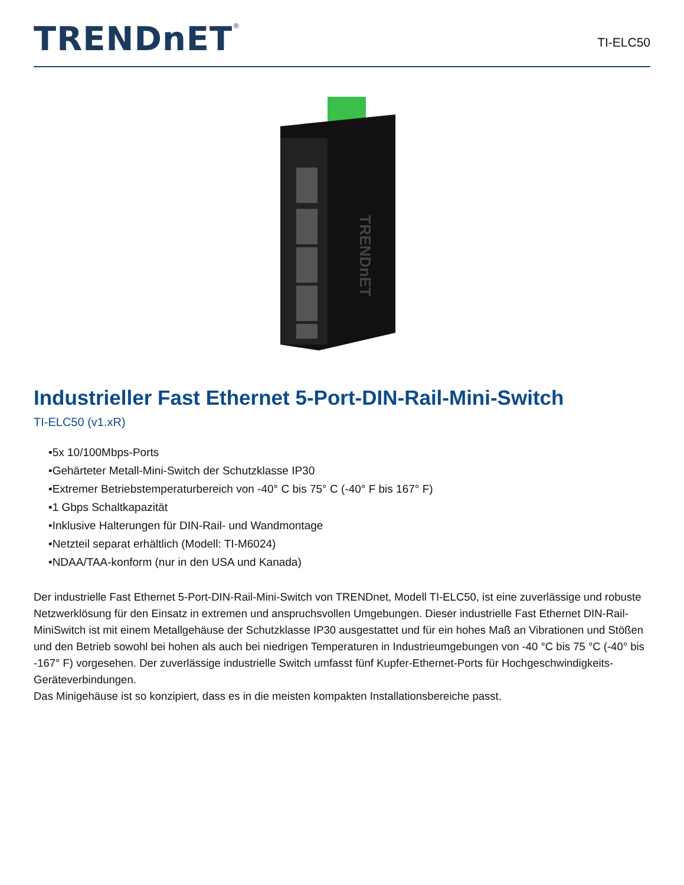TRENDnET<sup>®</sup>
TI-ELC50
TRENDnET
Industrieller Fast Ethernet 5-Port-DIN-Rail-Mini-Switch
TI-ELC50 (v1.xR)
•5x 10/100Mbps-Ports
•Gehärteter Metall-Mini-Switch der Schutzklasse IP30
•Extremer Betriebstemperaturbereich von -40° C bis 75° C (-40° F bis 167° F)
•1 Gbps Schaltkapazität
•Inklusive Halterungen für DIN-Rail- und Wandmontage
•Netzteil separat erhältlich (Modell: TI-M6024)
•NDAA/TAA-konform (nur in den USA und Kanada)
Der industrielle Fast Ethernet 5-Port-DIN-Rail-Mini-Switch von TRENDnet, Modell TI-ELC50, ist eine zuverlässige und robuste Netzwerklösung für den Einsatz in extremen und anspruchsvollen Umgebungen. Dieser industrielle Fast Ethernet DIN-Rail-MiniSwitch ist mit einem Metallgehäuse der Schutzklasse IP30 ausgestattet und für ein hohes Maß an Vibrationen und Stößen und den Betrieb sowohl bei hohen als auch bei niedrigen Temperaturen in Industrieumgebungen von -40 °C bis 75 °C (-40° bis -167° F) vorgesehen. Der zuverlässige industrielle Switch umfasst fünf Kupfer-Ethernet-Ports für Hochgeschwindigkeits-Geräteverbindungen.
Das Minigehäuse ist so konzipiert, dass es in die meisten kompakten Installationsbereiche passt.